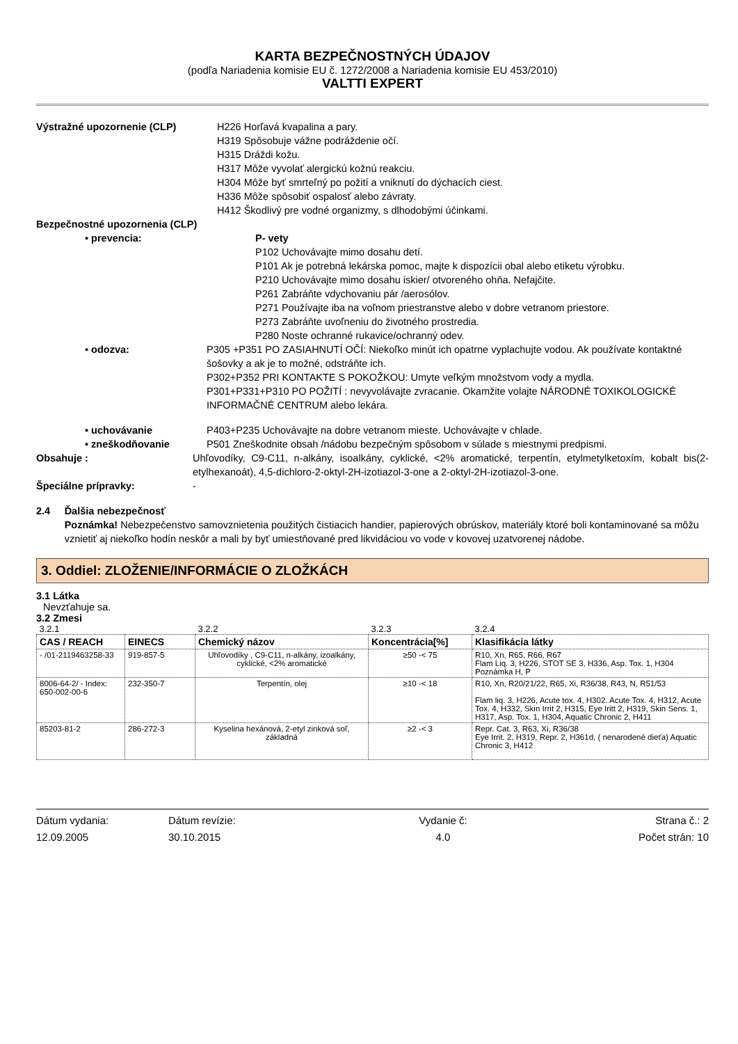KARTA BEZPEČNOSTNÝCH ÚDAJOV
(podľa Nariadenia komisie EU č. 1272/2008 a Nariadenia komisie EU 453/2010)
VALTTI EXPERT
Výstražné upozornenie (CLP) H226 Horľavá kvapalina a pary.
H319 Spôsobuje vážne podráždenie očí.
H315 Dráždi kožu.
H317 Môže vyvolať alergickú kožnú reakciu.
H304 Môže byť smrteľný po požití a vniknutí do dýchacích ciest.
H336 Môže spôsobiť ospalosť alebo závraty.
H412 Škodlivý pre vodné organizmy, s dlhodobými účinkami.
Bezpečnostné upozornenia (CLP)
• prevencia: P- vety
P102 Uchovávajte mimo dosahu detí.
P101 Ak je potrebná lekárska pomoc, majte k dispozícii obal alebo etiketu výrobku.
P210 Uchovávajte mimo dosahu iskier/ otvoreného ohňa. Nefajčite.
P261 Zabráňte vdychovaniu pár /aerosólov.
P271 Používajte iba na voľnom priestranstve alebo v dobre vetranom priestore.
P273 Zabráňte uvoľneniu do životného prostredia.
P280 Noste ochranné rukavice/ochranný odev.
• odozva: P305 +P351 PO ZASIAHNUTÍ OČÍ: Niekoľko minút ich opatrne vyplachujte vodou. Ak používate kontaktné šošovky a ak je to možné, odstráňte ich.
P302+P352 PRI KONTAKTE S POKOŽKOU: Umyte veľkým množstvom vody a mydla.
P301+P331+P310 PO POŽITÍ : nevyvolávajte zvracanie. Okamžite volajte NÁRODNÉ TOXIKOLOGICKÉ INFORMAČNÉ CENTRUM alebo lekára.
• uchovávanie P403+P235 Uchovávajte na dobre vetranom mieste. Uchovávajte v chlade.
• zneškodňovanie P501 Zneškodnite obsah /nádobu bezpečným spôsobom v súlade s miestnymi predpismi.
Obsahuje : Uhľovodíky, C9-C11, n-alkány, isoalkány, cyklické, <2% aromatické, terpentín, etylmetylketoxím, kobalt bis(2-etylhexanoát), 4,5-dichloro-2-oktyl-2H-izotiazol-3-one a 2-oktyl-2H-izotiazol-3-one.
Špeciálne prípravky: -
2.4 Ďalšia nebezpečnosť
Poznámka! Nebezpečenstvo samovznietenia použitých čistiacich handier, papierových obrúskov, materiály ktoré boli kontaminované sa môžu vznietiť aj niekoľko hodín neskôr a mali by byť umiestňované pred likvidáciou vo vode v kovovej uzatvorenej nádobe.
3. Oddiel: ZLOŽENIE/INFORMÁCIE O ZLOŽKÁCH
3.1 Látka
Nevzťahuje sa.
3.2 Zmesi
| 3.2.1 | | 3.2.2 | 3.2.3 | 3.2.4 |
| CAS / REACH | EINECS | Chemický názov | Koncentrácia[%] | Klasifikácia látky |
| - /01-2119463258-33 | 919-857-5 | Uhľovodíky , C9-C11, n-alkány, izoalkány, cyklické, <2% aromatické | ≥50 -< 75 | R10, Xn, R65, R66, R67 Flam Liq. 3, H226, STOT SE 3, H336, Asp. Tox. 1, H304 Poznámka H, P |
| 8006-64-2/ - Index: 650-002-00-6 | 232-350-7 | Terpentín, olej | ≥10 -< 18 | R10, Xn, R20/21/22, R65, Xi, R36/38, R43, N, R51/53 Flam liq. 3, H226, Acute tox. 4, H302. Acute Tox. 4, H312, Acute Tox. 4, H332, Skin Irrit 2, H315, Eye Iritt 2, H319, Skin Sens. 1, H317, Asp. Tox. 1, H304, Aquatic Chronic 2, H411 |
| 85203-81-2 | 286-272-3 | Kyselina hexánová, 2-etyl zinková soľ, základná | ≥2 -< 3 | Repr. Cat. 3, R63, Xi, R36/38 Eye Irrit. 2, H319, Repr. 2, H361d, ( nenarodené dieťa) Aquatic Chronic 3, H412 |
Dátum vydania:
12.09.2005
Dátum revízie:
30.10.2015
Vydanie č:
4.0
Strana č.: 2
Počet strán: 10